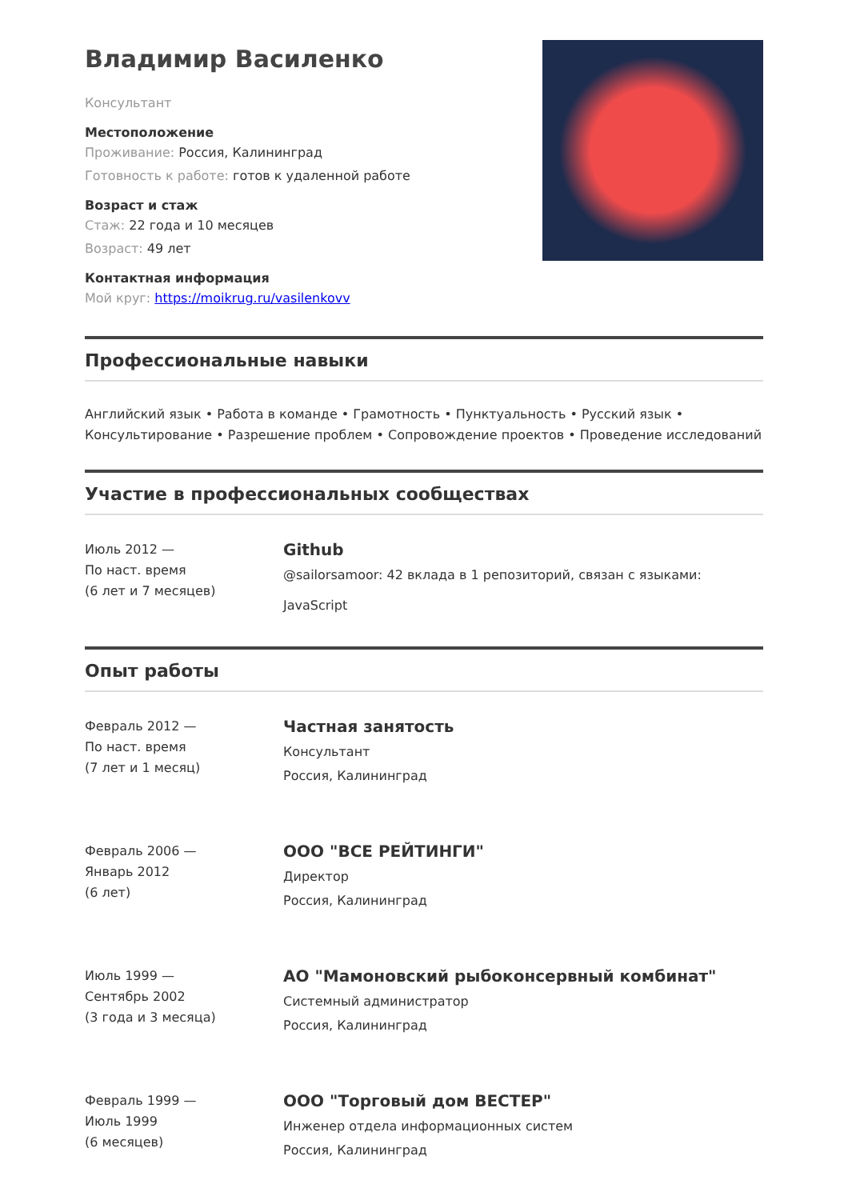Владимир Василенко
Консультант
Местоположение
Проживание: Россия, Калининград
Готовность к работе: готов к удаленной работе
Возраст и стаж
Стаж: 22 года и 10 месяцев
Возраст: 49 лет
Контактная информация
Мой круг: https://moikrug.ru/vasilenkovv
Профессиональные навыки
Английский язык • Работа в команде • Грамотность • Пунктуальность • Русский язык • Консультирование • Разрешение проблем • Сопровождение проектов • Проведение исследований
Участие в профессиональных сообществах
Июль 2012 —
По наст. время
(6 лет и 7 месяцев)
Github
@sailorsamoor: 42 вклада в 1 репозиторий, связан с языками:
JavaScript
Опыт работы
Февраль 2012 —
По наст. время
(7 лет и 1 месяц)
Частная занятость
Консультант
Россия, Калининград
Февраль 2006 —
Январь 2012
(6 лет)
ООО "ВСЕ РЕЙТИНГИ"
Директор
Россия, Калининград
Июль 1999 —
Сентябрь 2002
(3 года и 3 месяца)
АО "Мамоновский рыбоконсервный комбинат"
Системный администратор
Россия, Калининград
Февраль 1999 —
Июль 1999
(6 месяцев)
ООО "Торговый дом ВЕСТЕР"
Инженер отдела информационных систем
Россия, Калининград